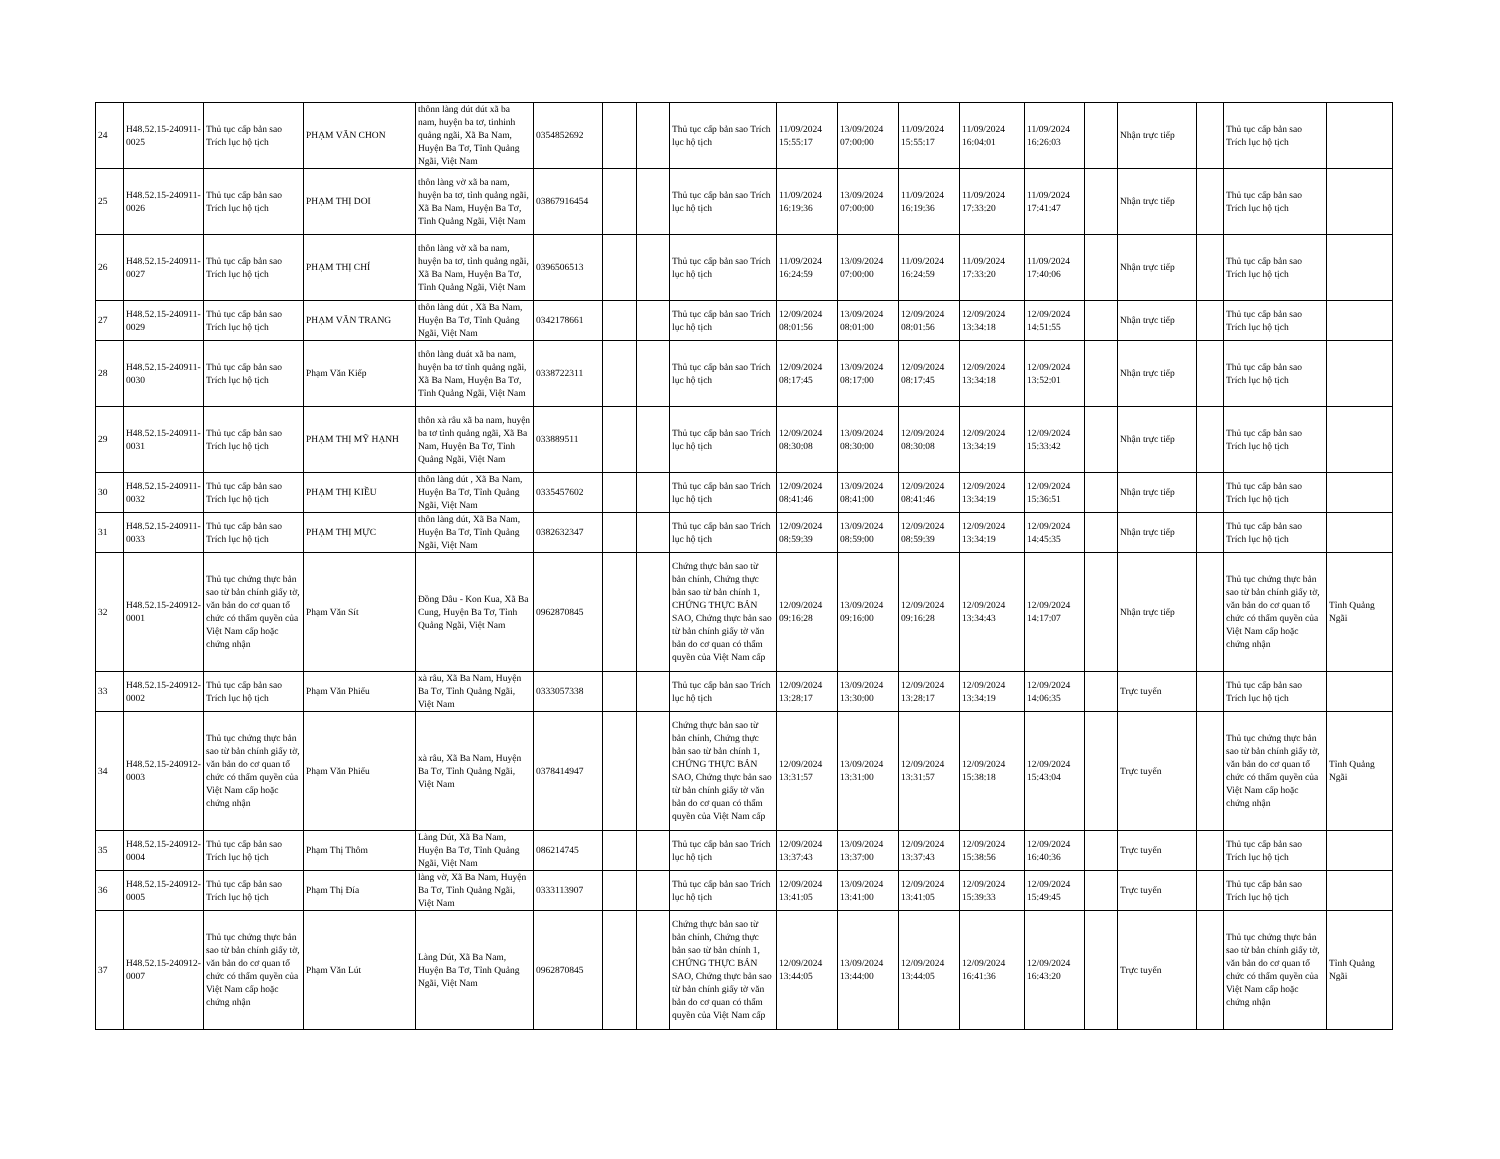| 24 | H48.52.15-240911-0025 | Thủ tục cấp bản sao Trích lục hộ tịch | PHẠM VĂN CHON | thônn làng dút dút xã ba nam, huyện ba tơ, tinhinh quảng ngãi, Xã Ba Nam, Huyện Ba Tơ, Tỉnh Quảng Ngãi, Việt Nam | 0354852692 | | | Thủ tục cấp bản sao Trích lục hộ tịch | 11/09/2024 15:55:17 | 13/09/2024 07:00:00 | 11/09/2024 15:55:17 | 11/09/2024 16:04:01 | 11/09/2024 16:26:03 | | Nhận trực tiếp | | Thủ tục cấp bản sao Trích lục hộ tịch | |
| 25 | H48.52.15-240911-0026 | Thủ tục cấp bản sao Trích lục hộ tịch | PHẠM THỊ DOI | thôn làng vờ xã ba nam, huyện ba tơ, tỉnh quảng ngãi, Xã Ba Nam, Huyện Ba Tơ, Tỉnh Quảng Ngãi, Việt Nam | 03867916454 | | | Thủ tục cấp bản sao Trích lục hộ tịch | 11/09/2024 16:19:36 | 13/09/2024 07:00:00 | 11/09/2024 16:19:36 | 11/09/2024 17:33:20 | 11/09/2024 17:41:47 | | Nhận trực tiếp | | Thủ tục cấp bản sao Trích lục hộ tịch | |
| 26 | H48.52.15-240911-0027 | Thủ tục cấp bản sao Trích lục hộ tịch | PHẠM THỊ CHÍ | thôn làng vờ xã ba nam, huyện ba tơ, tỉnh quảng ngãi, Xã Ba Nam, Huyện Ba Tơ, Tỉnh Quảng Ngãi, Việt Nam | 0396506513 | | | Thủ tục cấp bản sao Trích lục hộ tịch | 11/09/2024 16:24:59 | 13/09/2024 07:00:00 | 11/09/2024 16:24:59 | 11/09/2024 17:33:20 | 11/09/2024 17:40:06 | | Nhận trực tiếp | | Thủ tục cấp bản sao Trích lục hộ tịch | |
| 27 | H48.52.15-240911-0029 | Thủ tục cấp bản sao Trích lục hộ tịch | PHẠM VĂN TRANG | thôn làng dút , Xã Ba Nam, Huyện Ba Tơ, Tỉnh Quảng Ngãi, Việt Nam | 0342178661 | | | Thủ tục cấp bản sao Trích lục hộ tịch | 12/09/2024 08:01:56 | 13/09/2024 08:01:00 | 12/09/2024 08:01:56 | 12/09/2024 13:34:18 | 12/09/2024 14:51:55 | | Nhận trực tiếp | | Thủ tục cấp bản sao Trích lục hộ tịch | |
| 28 | H48.52.15-240911-0030 | Thủ tục cấp bản sao Trích lục hộ tịch | Phạm Văn Kiếp | thôn làng duát xã ba nam, huyện ba tơ tỉnh quảng ngãi, Xã Ba Nam, Huyện Ba Tơ, Tỉnh Quảng Ngãi, Việt Nam | 0338722311 | | | Thủ tục cấp bản sao Trích lục hộ tịch | 12/09/2024 08:17:45 | 13/09/2024 08:17:00 | 12/09/2024 08:17:45 | 12/09/2024 13:34:18 | 12/09/2024 13:52:01 | | Nhận trực tiếp | | Thủ tục cấp bản sao Trích lục hộ tịch | |
| 29 | H48.52.15-240911-0031 | Thủ tục cấp bản sao Trích lục hộ tịch | PHẠM THỊ MỸ HẠNH | thôn xà râu xã ba nam, huyện ba tơ tỉnh quảng ngãi, Xã Ba Nam, Huyện Ba Tơ, Tỉnh Quảng Ngãi, Việt Nam | 033889511 | | | Thủ tục cấp bản sao Trích lục hộ tịch | 12/09/2024 08:30:08 | 13/09/2024 08:30:00 | 12/09/2024 08:30:08 | 12/09/2024 13:34:19 | 12/09/2024 15:33:42 | | Nhận trực tiếp | | Thủ tục cấp bản sao Trích lục hộ tịch | |
| 30 | H48.52.15-240911-0032 | Thủ tục cấp bản sao Trích lục hộ tịch | PHẠM THỊ KIỀU | thôn làng dút , Xã Ba Nam, Huyện Ba Tơ, Tỉnh Quảng Ngãi, Việt Nam | 0335457602 | | | Thủ tục cấp bản sao Trích lục hộ tịch | 12/09/2024 08:41:46 | 13/09/2024 08:41:00 | 12/09/2024 08:41:46 | 12/09/2024 13:34:19 | 12/09/2024 15:36:51 | | Nhận trực tiếp | | Thủ tục cấp bản sao Trích lục hộ tịch | |
| 31 | H48.52.15-240911-0033 | Thủ tục cấp bản sao Trích lục hộ tịch | PHẠM THỊ MỰC | thôn làng dút, Xã Ba Nam, Huyện Ba Tơ, Tỉnh Quảng Ngãi, Việt Nam | 0382632347 | | | Thủ tục cấp bản sao Trích lục hộ tịch | 12/09/2024 08:59:39 | 13/09/2024 08:59:00 | 12/09/2024 08:59:39 | 12/09/2024 13:34:19 | 12/09/2024 14:45:35 | | Nhận trực tiếp | | Thủ tục cấp bản sao Trích lục hộ tịch | |
| 32 | H48.52.15-240912-0001 | Thủ tục chứng thực bản sao từ bản chính giấy tờ, văn bản do cơ quan tổ chức có thẩm quyền của Việt Nam cấp hoặc chứng nhận | Phạm Văn Sít | Đồng Dâu - Kon Kua, Xã Ba Cung, Huyện Ba Tơ, Tỉnh Quảng Ngãi, Việt Nam | 0962870845 | | | Chứng thực bản sao từ bản chính, Chứng thực bản sao từ bản chính 1, CHỨNG THỰC BẢN SAO, Chứng thực bản sao từ bản chính giấy tờ văn bản do cơ quan có thẩm quyền của Việt Nam cấp | 12/09/2024 09:16:28 | 13/09/2024 09:16:00 | 12/09/2024 09:16:28 | 12/09/2024 13:34:43 | 12/09/2024 14:17:07 | | Nhận trực tiếp | | Thủ tục chứng thực bản sao từ bản chính giấy tờ, văn bản do cơ quan tổ chức có thẩm quyền của Việt Nam cấp hoặc chứng nhận | Tỉnh Quảng Ngãi |
| 33 | H48.52.15-240912-0002 | Thủ tục cấp bản sao Trích lục hộ tịch | Phạm Văn Phiếu | xà râu, Xã Ba Nam, Huyện Ba Tơ, Tỉnh Quảng Ngãi, Việt Nam | 0333057338 | | | Thủ tục cấp bản sao Trích lục hộ tịch | 12/09/2024 13:28:17 | 13/09/2024 13:30:00 | 12/09/2024 13:28:17 | 12/09/2024 13:34:19 | 12/09/2024 14:06:35 | | Trực tuyến | | Thủ tục cấp bản sao Trích lục hộ tịch | |
| 34 | H48.52.15-240912-0003 | Thủ tục chứng thực bản sao từ bản chính giấy tờ, văn bản do cơ quan tổ chức có thẩm quyền của Việt Nam cấp hoặc chứng nhận | Phạm Văn Phiếu | xà râu, Xã Ba Nam, Huyện Ba Tơ, Tỉnh Quảng Ngãi, Việt Nam | 0378414947 | | | Chứng thực bản sao từ bản chính, Chứng thực bản sao từ bản chính 1, CHỨNG THỰC BẢN SAO, Chứng thực bản sao từ bản chính giấy tờ văn bản do cơ quan có thẩm quyền của Việt Nam cấp | 12/09/2024 13:31:57 | 13/09/2024 13:31:00 | 12/09/2024 13:31:57 | 12/09/2024 15:38:18 | 12/09/2024 15:43:04 | | Trực tuyến | | Thủ tục chứng thực bản sao từ bản chính giấy tờ, văn bản do cơ quan tổ chức có thẩm quyền của Việt Nam cấp hoặc chứng nhận | Tỉnh Quảng Ngãi |
| 35 | H48.52.15-240912-0004 | Thủ tục cấp bản sao Trích lục hộ tịch | Phạm Thị Thôm | Làng Dút, Xã Ba Nam, Huyện Ba Tơ, Tỉnh Quảng Ngãi, Việt Nam | 086214745 | | | Thủ tục cấp bản sao Trích lục hộ tịch | 12/09/2024 13:37:43 | 13/09/2024 13:37:00 | 12/09/2024 13:37:43 | 12/09/2024 15:38:56 | 12/09/2024 16:40:36 | | Trực tuyến | | Thủ tục cấp bản sao Trích lục hộ tịch | |
| 36 | H48.52.15-240912-0005 | Thủ tục cấp bản sao Trích lục hộ tịch | Phạm Thị Đía | làng vờ, Xã Ba Nam, Huyện Ba Tơ, Tỉnh Quảng Ngãi, Việt Nam | 0333113907 | | | Thủ tục cấp bản sao Trích lục hộ tịch | 12/09/2024 13:41:05 | 13/09/2024 13:41:00 | 12/09/2024 13:41:05 | 12/09/2024 15:39:33 | 12/09/2024 15:49:45 | | Trực tuyến | | Thủ tục cấp bản sao Trích lục hộ tịch | |
| 37 | H48.52.15-240912-0007 | Thủ tục chứng thực bản sao từ bản chính giấy tờ, văn bản do cơ quan tổ chức có thẩm quyền của Việt Nam cấp hoặc chứng nhận | Phạm Văn Lút | Làng Dút, Xã Ba Nam, Huyện Ba Tơ, Tỉnh Quảng Ngãi, Việt Nam | 0962870845 | | | Chứng thực bản sao từ bản chính, Chứng thực bản sao từ bản chính 1, CHỨNG THỰC BẢN SAO, Chứng thực bản sao từ bản chính giấy tờ văn bản do cơ quan có thẩm quyền của Việt Nam cấp | 12/09/2024 13:44:05 | 13/09/2024 13:44:00 | 12/09/2024 13:44:05 | 12/09/2024 16:41:36 | 12/09/2024 16:43:20 | | Trực tuyến | | Thủ tục chứng thực bản sao từ bản chính giấy tờ, văn bản do cơ quan tổ chức có thẩm quyền của Việt Nam cấp hoặc chứng nhận | Tỉnh Quảng Ngãi |